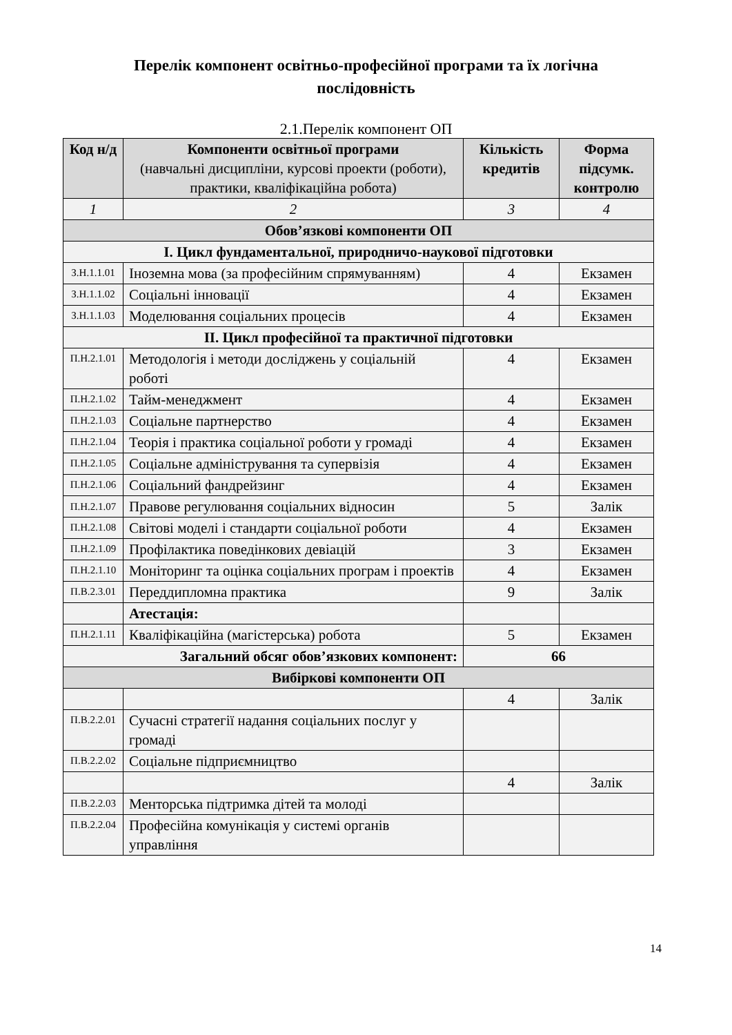Перелік компонент освітньо-професійної програми та їх логічна
послідовність
2.1.Перелік компонент ОП
| Код н/д | Компоненти освітньої програми (навчальні дисципліни, курсові проекти (роботи), практики, кваліфікаційна робота) | | Кількість кредитів | Форма підсумк. контролю |
| --- | --- | --- | --- | --- |
| 1 | 2 | | 3 | 4 |
| Обов’язкові компоненти ОП | | | | |
| I. Цикл фундаментальної, природничо-наукової підготовки | | | | |
| З.Н.1.1.01 | | Іноземна мова (за професійним спрямуванням) | 4 | Екзамен |
| З.Н.1.1.02 | | Соціальні інновації | 4 | Екзамен |
| З.Н.1.1.03 | | Моделювання соціальних процесів | 4 | Екзамен |
| II. Цикл професійної та практичної підготовки | | | | |
| П.Н.2.1.01 | | Методологія і методи досліджень у соціальній роботі | 4 | Екзамен |
| П.Н.2.1.02 | | Тайм-менеджмент | 4 | Екзамен |
| П.Н.2.1.03 | | Соціальне партнерство | 4 | Екзамен |
| П.Н.2.1.04 | | Теорія і практика соціальної роботи у громаді | 4 | Екзамен |
| П.Н.2.1.05 | | Соціальне адміністрування та супервізія | 4 | Екзамен |
| П.Н.2.1.06 | | Соціальний фандрейзинг | 4 | Екзамен |
| П.Н.2.1.07 | | Правове регулювання соціальних відносин | 5 | Залік |
| П.Н.2.1.08 | | Світові моделі і стандарти соціальної роботи | 4 | Екзамен |
| П.Н.2.1.09 | | Профілактика поведінкових девіацій | 3 | Екзамен |
| П.Н.2.1.10 | | Моніторинг та оцінка соціальних програм і проектів | 4 | Екзамен |
| П.В.2.3.01 | | Переддипломна практика | 9 | Залік |
| | | Атестація: | | |
| П.Н.2.1.11 | | Кваліфікаційна (магістерська) робота | 5 | Екзамен |
| Загальний обсяг обов’язкових компонент: | | | 66 | |
| Вибіркові компоненти ОП | | | | |
| | | | 4 | Залік |
| П.В.2.2.01 | | Сучасні стратегії надання соціальних послуг у громаді | | |
| П.В.2.2.02 | | Соціальне підприємництво | | |
| | | | 4 | Залік |
| П.В.2.2.03 | | Менторська підтримка дітей та молоді | | |
| П.В.2.2.04 | | Професійна комунікація у системі органів управління | | |
14